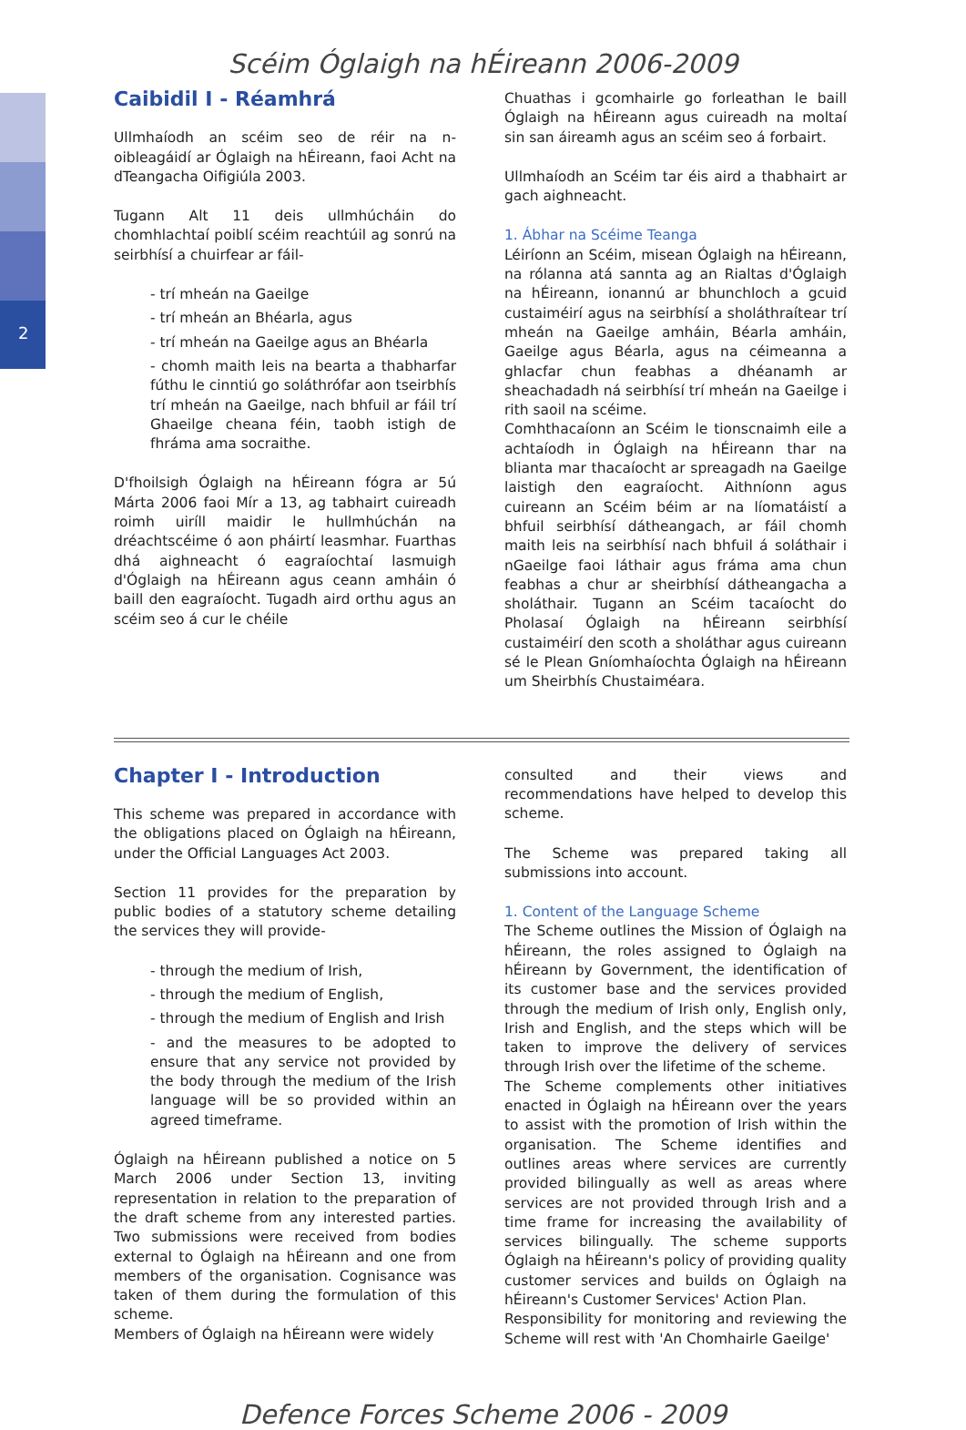2
Scéim Óglaigh na hÉireann 2006-2009
Caibidil I - Réamhrá
Ullmhaíodh an scéim seo de réir na n-oibleagáidí ar Óglaigh na hÉireann, faoi Acht na dTeangacha Oifigiúla 2003.
Tugann Alt 11 deis ullmhúcháin do chomhlachtaí poiblí scéim reachtúil ag sonrú na seirbhísí a chuirfear ar fáil-
- trí mheán na Gaeilge
- trí mheán an Bhéarla, agus
- trí mheán na Gaeilge agus an Bhéarla
- chomh maith leis na bearta a thabharfar fúthu le cinntiú go soláthrófar aon tseirbhís trí mheán na Gaeilge, nach bhfuil ar fáil trí Ghaeilge cheana féin, taobh istigh de fhráma ama socraithe.
D'fhoilsigh Óglaigh na hÉireann fógra ar 5ú Márta 2006 faoi Mír a 13, ag tabhairt cuireadh roimh uiríll maidir le hullmhúchán na dréachtscéime ó aon pháirtí leasmhar. Fuarthas dhá aighneacht ó eagraíochtaí lasmuigh d'Óglaigh na hÉireann agus ceann amháin ó baill den eagraíocht. Tugadh aird orthu agus an scéim seo á cur le chéile
Chuathas i gcomhairle go forleathan le baill Óglaigh na hÉireann agus cuireadh na moltaí sin san áireamh agus an scéim seo á forbairt.
Ullmhaíodh an Scéim tar éis aird a thabhairt ar gach aighneacht.
1. Ábhar na Scéime Teanga
Léiríonn an Scéim, misean Óglaigh na hÉireann, na rólanna atá sannta ag an Rialtas d'Óglaigh na hÉireann, ionannú ar bhunchloch a gcuid custaiméirí agus na seirbhísí a sholáthraítear trí mheán na Gaeilge amháin, Béarla amháin, Gaeilge agus Béarla, agus na céimeanna a ghlacfar chun feabhas a dhéanamh ar sheachadadh ná seirbhísí trí mheán na Gaeilge i rith saoil na scéime.
Comhthacaíonn an Scéim le tionscnaimh eile a achtaíodh in Óglaigh na hÉireann thar na blianta mar thacaíocht ar spreagadh na Gaeilge laistigh den eagraíocht. Aithníonn agus cuireann an Scéim béim ar na líomatáistí a bhfuil seirbhísí dátheangach, ar fáil chomh maith leis na seirbhísí nach bhfuil á soláthair i nGaeilge faoi láthair agus fráma ama chun feabhas a chur ar sheirbhísí dátheangacha a sholáthair. Tugann an Scéim tacaíocht do Pholasaí Óglaigh na hÉireann seirbhísí custaiméirí den scoth a sholáthar agus cuireann sé le Plean Gníomhaíochta Óglaigh na hÉireann um Sheirbhís Chustaiméara.
Chapter I - Introduction
This scheme was prepared in accordance with the obligations placed on Óglaigh na hÉireann, under the Official Languages Act 2003.
Section 11 provides for the preparation by public bodies of a statutory scheme detailing the services they will provide-
- through the medium of Irish,
- through the medium of English,
- through the medium of English and Irish
- and the measures to be adopted to ensure that any service not provided by the body through the medium of the Irish language will be so provided within an agreed timeframe.
Óglaigh na hÉireann published a notice on 5 March 2006 under Section 13, inviting representation in relation to the preparation of the draft scheme from any interested parties. Two submissions were received from bodies external to Óglaigh na hÉireann and one from members of the organisation. Cognisance was taken of them during the formulation of this scheme.
Members of Óglaigh na hÉireann were widely
consulted and their views and recommendations have helped to develop this scheme.
The Scheme was prepared taking all submissions into account.
1. Content of the Language Scheme
The Scheme outlines the Mission of Óglaigh na hÉireann, the roles assigned to Óglaigh na hÉireann by Government, the identification of its customer base and the services provided through the medium of Irish only, English only, Irish and English, and the steps which will be taken to improve the delivery of services through Irish over the lifetime of the scheme.
The Scheme complements other initiatives enacted in Óglaigh na hÉireann over the years to assist with the promotion of Irish within the organisation. The Scheme identifies and outlines areas where services are currently provided bilingually as well as areas where services are not provided through Irish and a time frame for increasing the availability of services bilingually. The scheme supports Óglaigh na hÉireann's policy of providing quality customer services and builds on Óglaigh na hÉireann's Customer Services' Action Plan.
Responsibility for monitoring and reviewing the Scheme will rest with 'An Chomhairle Gaeilge'
Defence Forces Scheme 2006 - 2009